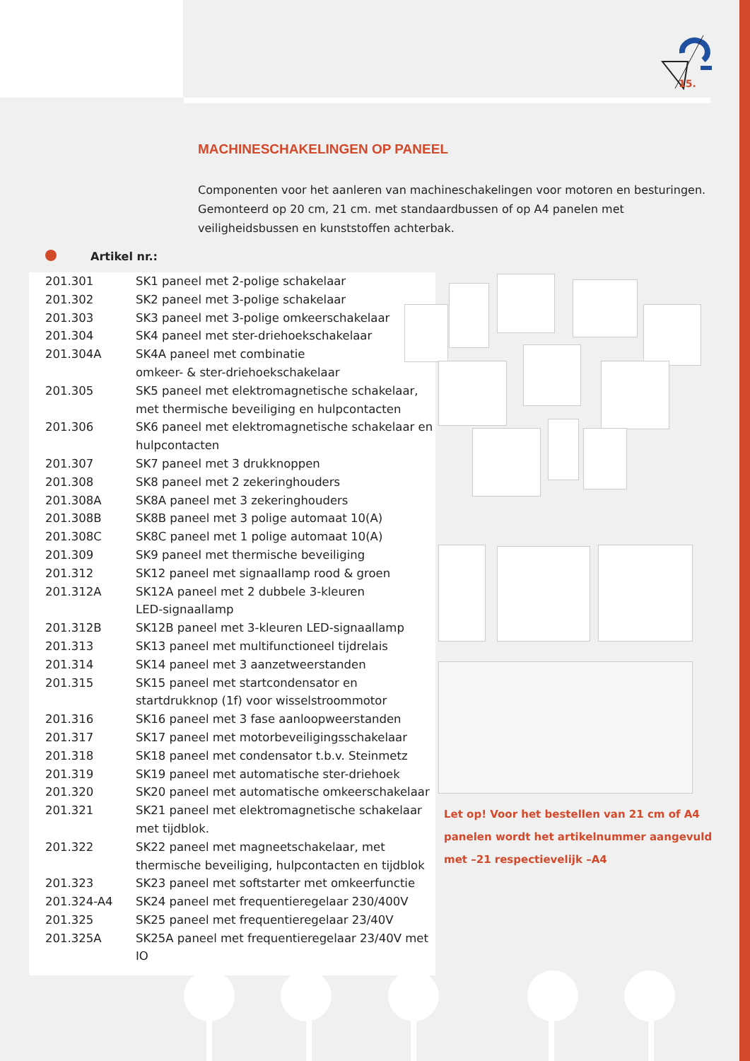15.
MACHINESCHAKELINGEN OP PANEEL
Componenten voor het aanleren van machineschakelingen voor motoren en besturingen. Gemonteerd op 20 cm, 21 cm. met standaardbussen of op A4 panelen met veiligheidsbussen en kunststoffen achterbak.
Artikel nr.:
| 201.301 | SK1 paneel met 2-polige schakelaar |
| 201.302 | SK2 paneel met 3-polige schakelaar |
| 201.303 | SK3 paneel met 3-polige omkeerschakelaar |
| 201.304 | SK4 paneel met ster-driehoekschakelaar |
| 201.304A | SK4A paneel met combinatie omkeer- & ster-driehoekschakelaar |
| 201.305 | SK5 paneel met elektromagnetische schakelaar, met thermische beveiliging en hulpcontacten |
| 201.306 | SK6 paneel met elektromagnetische schakelaar en hulpcontacten |
| 201.307 | SK7 paneel met 3 drukknoppen |
| 201.308 | SK8 paneel met 2 zekeringhouders |
| 201.308A | SK8A paneel met 3 zekeringhouders |
| 201.308B | SK8B paneel met 3 polige automaat 10(A) |
| 201.308C | SK8C paneel met 1 polige automaat 10(A) |
| 201.309 | SK9 paneel met thermische beveiliging |
| 201.312 | SK12 paneel met signaallamp rood & groen |
| 201.312A | SK12A paneel met 2 dubbele 3-kleuren LED-signaallamp |
| 201.312B | SK12B paneel met 3-kleuren LED-signaallamp |
| 201.313 | SK13 paneel met multifunctioneel tijdrelais |
| 201.314 | SK14 paneel met 3 aanzetweerstanden |
| 201.315 | SK15 paneel met startcondensator en startdrukknop (1f) voor wisselstroommotor |
| 201.316 | SK16 paneel met 3 fase aanloopweerstanden |
| 201.317 | SK17 paneel met motorbeveiligingsschakelaar |
| 201.318 | SK18 paneel met condensator t.b.v. Steinmetz |
| 201.319 | SK19 paneel met automatische ster-driehoek |
| 201.320 | SK20 paneel met automatische omkeerschakelaar |
| 201.321 | SK21 paneel met elektromagnetische schakelaar met tijdblok. |
| 201.322 | SK22 paneel met magneetschakelaar, met thermische beveiliging, hulpcontacten en tijdblok |
| 201.323 | SK23 paneel met softstarter met omkeerfunctie |
| 201.324-A4 | SK24 paneel met frequentieregelaar 230/400V |
| 201.325 | SK25 paneel met frequentieregelaar 23/40V |
| 201.325A | SK25A paneel met frequentieregelaar 23/40V met IO |
Let op! Voor het bestellen van 21 cm of A4 panelen wordt het artikelnummer aangevuld met –21 respectievelijk –A4